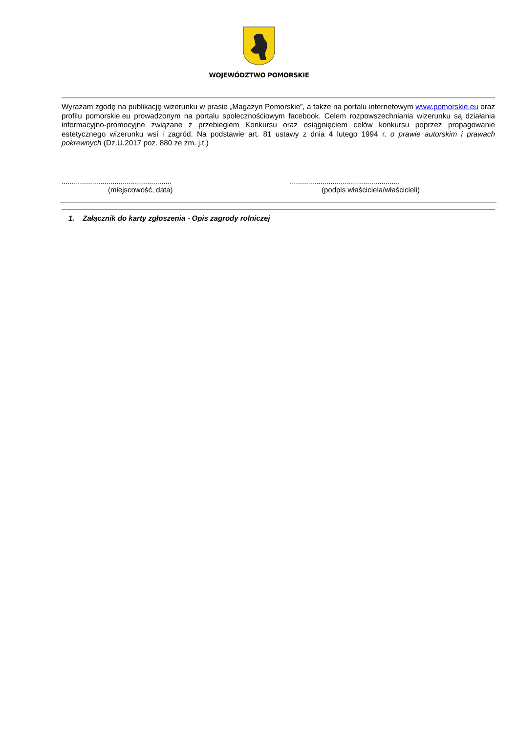WOJEWÓDZTWO POMORSKIE
Wyrażam zgodę na publikację wizerunku w prasie „Magazyn Pomorskie”, a także na portalu internetowym www.pomorskie.eu oraz profilu pomorskie.eu prowadzonym na portalu społecznościowym facebook. Celem rozpowszechniania wizerunku są działania informacyjno-promocyjne związane z przebiegiem Konkursu oraz osiągnięciem celów konkursu poprzez propagowanie estetycznego wizerunku wsi i zagród. Na podstawie art. 81 ustawy z dnia 4 lutego 1994 r. o prawie autorskim i prawach pokrewnych (Dz.U.2017 poz. 880 ze zm. j.t.)
......................................................
(miejscowość, data)
......................................................
(podpis właściciela/właścicieli)
1. Załącznik do karty zgłoszenia - Opis zagrody rolniczej